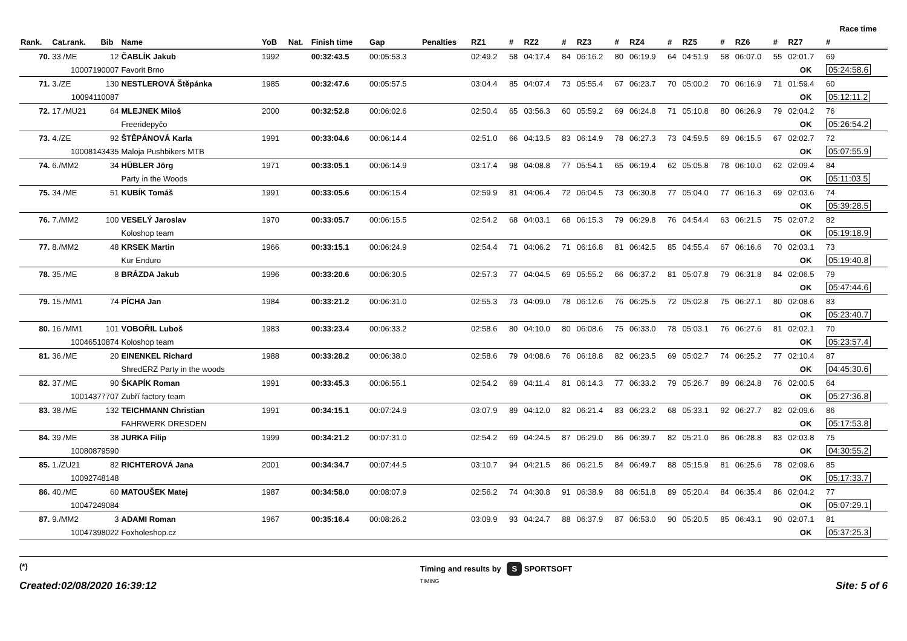Race time
| Rank. | Cat.rank. | Bib | Name | YoB | Nat. | Finish time | Gap | Penalties | RZ1 | # | RZ2 | # | RZ3 | # | RZ4 | # | RZ5 | # | RZ6 | # | RZ7 | # |
| --- | --- | --- | --- | --- | --- | --- | --- | --- | --- | --- | --- | --- | --- | --- | --- | --- | --- | --- | --- | --- | --- | --- |
| 70. | 33./ME | 12 | ČABLÍK Jakub | 1992 | | 00:32:43.5 | 00:05:53.3 | | 02:49.2 | 58 | 04:17.4 | 84 | 06:16.2 | 80 | 06:19.9 | 64 | 04:51.9 | 58 | 06:07.0 | 55 | 02:01.7 | 69 |
| 10007190007 | | | Favorit Brno | | | | | | | | | | | | | | | | | | OK | 05:24:58.6 |
| 71. | 3./ZE | 130 | NESTLEROVÁ Štěpánka | 1985 | | 00:32:47.6 | 00:05:57.5 | | 03:04.4 | 85 | 04:07.4 | 73 | 05:55.4 | 67 | 06:23.7 | 70 | 05:00.2 | 70 | 06:16.9 | 71 | 01:59.4 | 60 |
| 10094110087 | | | | | | | | | | | | | | | | | | | | | OK | 05:12:11.2 |
| 72. | 17./MU21 | 64 | MLEJNEK Miloš | 2000 | | 00:32:52.8 | 00:06:02.6 | | 02:50.4 | 65 | 03:56.3 | 60 | 05:59.2 | 69 | 06:24.8 | 71 | 05:10.8 | 80 | 06:26.9 | 79 | 02:04.2 | 76 |
| | | | Freeridepyčo | | | | | | | | | | | | | | | | | | OK | 05:26:54.2 |
| 73. | 4./ZE | 92 | ŠTĚPÁNOVÁ Karla | 1991 | | 00:33:04.6 | 00:06:14.4 | | 02:51.0 | 66 | 04:13.5 | 83 | 06:14.9 | 78 | 06:27.3 | 73 | 04:59.5 | 69 | 06:15.5 | 67 | 02:02.7 | 72 |
| 10008143435 | | | Maloja Pushbikers MTB | | | | | | | | | | | | | | | | | | OK | 05:07:55.9 |
| 74. | 6./MM2 | 34 | HÜBLER Jörg | 1971 | | 00:33:05.1 | 00:06:14.9 | | 03:17.4 | 98 | 04:08.8 | 77 | 05:54.1 | 65 | 06:19.4 | 62 | 05:05.8 | 78 | 06:10.0 | 62 | 02:09.4 | 84 |
| | | | Party in the Woods | | | | | | | | | | | | | | | | | | OK | 05:11:03.5 |
| 75. | 34./ME | 51 | KUBÍK Tomáš | 1991 | | 00:33:05.6 | 00:06:15.4 | | 02:59.9 | 81 | 04:06.4 | 72 | 06:04.5 | 73 | 06:30.8 | 77 | 05:04.0 | 77 | 06:16.3 | 69 | 02:03.6 | 74 |
| | | | | | | | | | | | | | | | | | | | | | OK | 05:39:28.5 |
| 76. | 7./MM2 | 100 | VESELÝ Jaroslav | 1970 | | 00:33:05.7 | 00:06:15.5 | | 02:54.2 | 68 | 04:03.1 | 68 | 06:15.3 | 79 | 06:29.8 | 76 | 04:54.4 | 63 | 06:21.5 | 75 | 02:07.2 | 82 |
| | | | Koloshop team | | | | | | | | | | | | | | | | | | OK | 05:19:18.9 |
| 77. | 8./MM2 | 48 | KRSEK Martin | 1966 | | 00:33:15.1 | 00:06:24.9 | | 02:54.4 | 71 | 04:06.2 | 71 | 06:16.8 | 81 | 06:42.5 | 85 | 04:55.4 | 67 | 06:16.6 | 70 | 02:03.1 | 73 |
| | | | Kur Enduro | | | | | | | | | | | | | | | | | | OK | 05:19:40.8 |
| 78. | 35./ME | 8 | BRÁZDA Jakub | 1996 | | 00:33:20.6 | 00:06:30.5 | | 02:57.3 | 77 | 04:04.5 | 69 | 05:55.2 | 66 | 06:37.2 | 81 | 05:07.8 | 79 | 06:31.8 | 84 | 02:06.5 | 79 |
| | | | | | | | | | | | | | | | | | | | | | OK | 05:47:44.6 |
| 79. | 15./MM1 | 74 | PÍCHA Jan | 1984 | | 00:33:21.2 | 00:06:31.0 | | 02:55.3 | 73 | 04:09.0 | 78 | 06:12.6 | 76 | 06:25.5 | 72 | 05:02.8 | 75 | 06:27.1 | 80 | 02:08.6 | 83 |
| | | | | | | | | | | | | | | | | | | | | | OK | 05:23:40.7 |
| 80. | 16./MM1 | 101 | VOBOŘIL Luboš | 1983 | | 00:33:23.4 | 00:06:33.2 | | 02:58.6 | 80 | 04:10.0 | 80 | 06:08.6 | 75 | 06:33.0 | 78 | 05:03.1 | 76 | 06:27.6 | 81 | 02:02.1 | 70 |
| 10046510874 | | | Koloshop team | | | | | | | | | | | | | | | | | | OK | 05:23:57.4 |
| 81. | 36./ME | 20 | EINENKEL Richard | 1988 | | 00:33:28.2 | 00:06:38.0 | | 02:58.6 | 79 | 04:08.6 | 76 | 06:18.8 | 82 | 06:23.5 | 69 | 05:02.7 | 74 | 06:25.2 | 77 | 02:10.4 | 87 |
| | | | ShredERZ Party in the woods | | | | | | | | | | | | | | | | | | OK | 04:45:30.6 |
| 82. | 37./ME | 90 | ŠKAPÍK Roman | 1991 | | 00:33:45.3 | 00:06:55.1 | | 02:54.2 | 69 | 04:11.4 | 81 | 06:14.3 | 77 | 06:33.2 | 79 | 05:26.7 | 89 | 06:24.8 | 76 | 02:00.5 | 64 |
| 10014377707 | | | Zubří factory team | | | | | | | | | | | | | | | | | | OK | 05:27:36.8 |
| 83. | 38./ME | 132 | TEICHMANN Christian | 1991 | | 00:34:15.1 | 00:07:24.9 | | 03:07.9 | 89 | 04:12.0 | 82 | 06:21.4 | 83 | 06:23.2 | 68 | 05:33.1 | 92 | 06:27.7 | 82 | 02:09.6 | 86 |
| | | | FAHRWERK DRESDEN | | | | | | | | | | | | | | | | | | OK | 05:17:53.8 |
| 84. | 39./ME | 38 | JURKA Filip | 1999 | | 00:34:21.2 | 00:07:31.0 | | 02:54.2 | 69 | 04:24.5 | 87 | 06:29.0 | 86 | 06:39.7 | 82 | 05:21.0 | 86 | 06:28.8 | 83 | 02:03.8 | 75 |
| 10080879590 | | | | | | | | | | | | | | | | | | | | | OK | 04:30:55.2 |
| 85. | 1./ZU21 | 82 | RICHTEROVÁ Jana | 2001 | | 00:34:34.7 | 00:07:44.5 | | 03:10.7 | 94 | 04:21.5 | 86 | 06:21.5 | 84 | 06:49.7 | 88 | 05:15.9 | 81 | 06:25.6 | 78 | 02:09.6 | 85 |
| 10092748148 | | | | | | | | | | | | | | | | | | | | | OK | 05:17:33.7 |
| 86. | 40./ME | 60 | MATOUŠEK Matej | 1987 | | 00:34:58.0 | 00:08:07.9 | | 02:56.2 | 74 | 04:30.8 | 91 | 06:38.9 | 88 | 06:51.8 | 89 | 05:20.4 | 84 | 06:35.4 | 86 | 02:04.2 | 77 |
| 10047249084 | | | | | | | | | | | | | | | | | | | | | OK | 05:07:29.1 |
| 87. | 9./MM2 | 3 | ADAMI Roman | 1967 | | 00:35:16.4 | 00:08:26.2 | | 03:09.9 | 93 | 04:24.7 | 88 | 06:37.9 | 87 | 06:53.0 | 90 | 05:20.5 | 85 | 06:43.1 | 90 | 02:07.1 | 81 |
| 10047398022 | | | Foxholeshop.cz | | | | | | | | | | | | | | | | | | OK | 05:37:25.3 |
(*)
Created:02/08/2020 16:39:12
Timing and results by S SPORTSOFT
TIMING
Site: 5 of 6